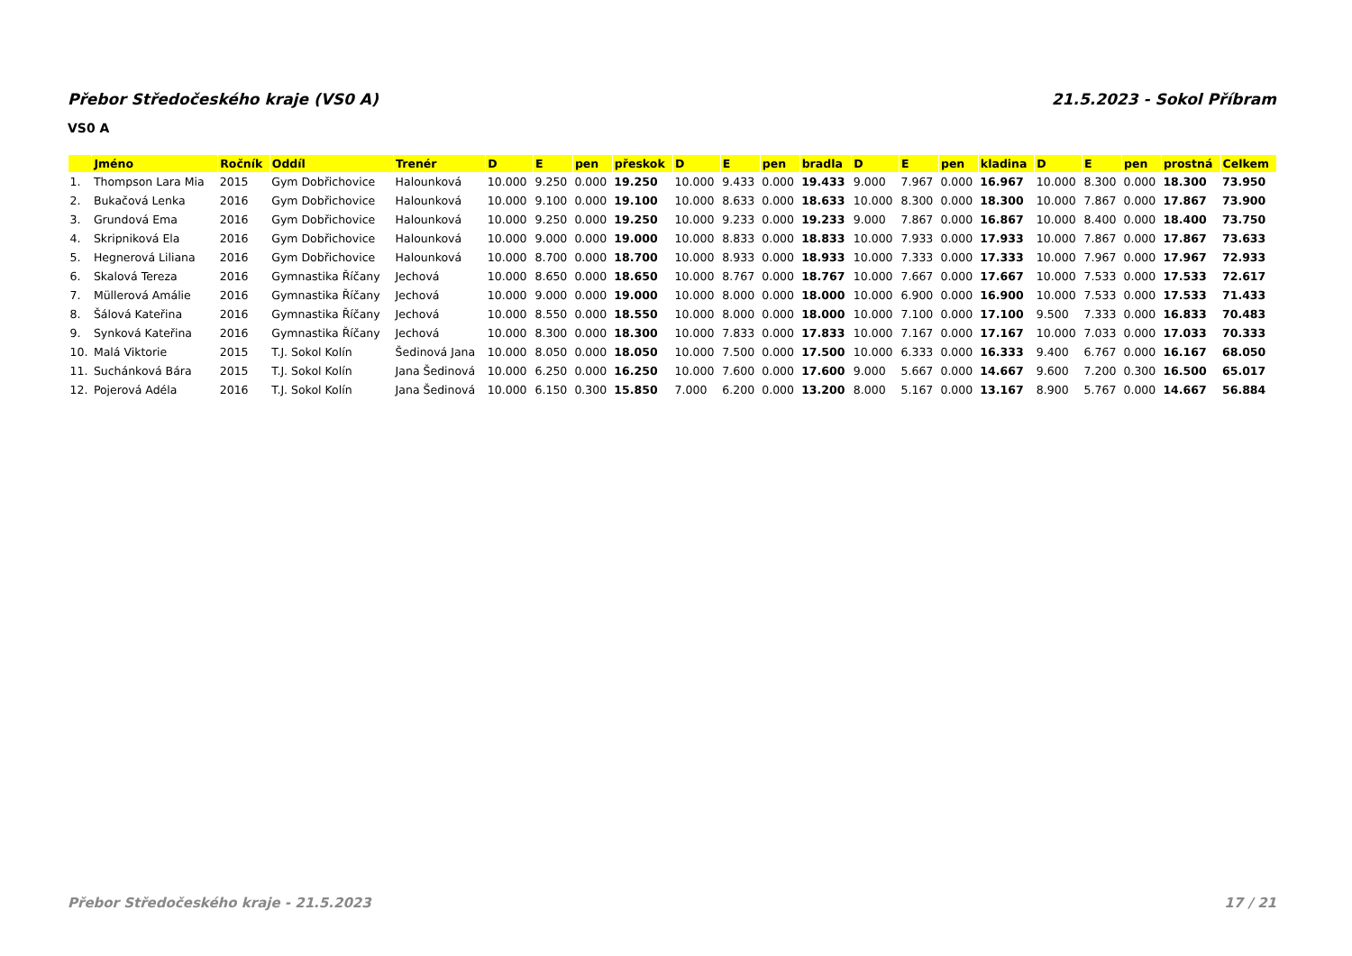Přebor Středočeského kraje (VS0 A) 21.5.2023 - Sokol Příbram
VS0 A
| | Jméno | Ročník | Oddíl | Trenér | D | E | pen | přeskok | D | E | pen | bradla | D | E | pen | kladina | D | E | pen | prostná | Celkem |
| --- | --- | --- | --- | --- | --- | --- | --- | --- | --- | --- | --- | --- | --- | --- | --- | --- | --- | --- | --- | --- | --- |
| 1. | Thompson Lara Mia | 2015 | Gym Dobřichovice | Halounková | 10.000 | 9.250 | 0.000 | 19.250 | 10.000 | 9.433 | 0.000 | 19.433 | 9.000 | 7.967 | 0.000 | 16.967 | 10.000 | 8.300 | 0.000 | 18.300 | 73.950 |
| 2. | Bukačová Lenka | 2016 | Gym Dobřichovice | Halounková | 10.000 | 9.100 | 0.000 | 19.100 | 10.000 | 8.633 | 0.000 | 18.633 | 10.000 | 8.300 | 0.000 | 18.300 | 10.000 | 7.867 | 0.000 | 17.867 | 73.900 |
| 3. | Grundová Ema | 2016 | Gym Dobřichovice | Halounková | 10.000 | 9.250 | 0.000 | 19.250 | 10.000 | 9.233 | 0.000 | 19.233 | 9.000 | 7.867 | 0.000 | 16.867 | 10.000 | 8.400 | 0.000 | 18.400 | 73.750 |
| 4. | Skripniková Ela | 2016 | Gym Dobřichovice | Halounková | 10.000 | 9.000 | 0.000 | 19.000 | 10.000 | 8.833 | 0.000 | 18.833 | 10.000 | 7.933 | 0.000 | 17.933 | 10.000 | 7.867 | 0.000 | 17.867 | 73.633 |
| 5. | Hegnerová Liliana | 2016 | Gym Dobřichovice | Halounková | 10.000 | 8.700 | 0.000 | 18.700 | 10.000 | 8.933 | 0.000 | 18.933 | 10.000 | 7.333 | 0.000 | 17.333 | 10.000 | 7.967 | 0.000 | 17.967 | 72.933 |
| 6. | Skalová Tereza | 2016 | Gymnastika Říčany | Jechová | 10.000 | 8.650 | 0.000 | 18.650 | 10.000 | 8.767 | 0.000 | 18.767 | 10.000 | 7.667 | 0.000 | 17.667 | 10.000 | 7.533 | 0.000 | 17.533 | 72.617 |
| 7. | Müllerová Amálie | 2016 | Gymnastika Říčany | Jechová | 10.000 | 9.000 | 0.000 | 19.000 | 10.000 | 8.000 | 0.000 | 18.000 | 10.000 | 6.900 | 0.000 | 16.900 | 10.000 | 7.533 | 0.000 | 17.533 | 71.433 |
| 8. | Šálová Kateřina | 2016 | Gymnastika Říčany | Jechová | 10.000 | 8.550 | 0.000 | 18.550 | 10.000 | 8.000 | 0.000 | 18.000 | 10.000 | 7.100 | 0.000 | 17.100 | 9.500 | 7.333 | 0.000 | 16.833 | 70.483 |
| 9. | Synková Kateřina | 2016 | Gymnastika Říčany | Jechová | 10.000 | 8.300 | 0.000 | 18.300 | 10.000 | 7.833 | 0.000 | 17.833 | 10.000 | 7.167 | 0.000 | 17.167 | 10.000 | 7.033 | 0.000 | 17.033 | 70.333 |
| 10. | Malá Viktorie | 2015 | T.J. Sokol Kolín | Šedinová Jana | 10.000 | 8.050 | 0.000 | 18.050 | 10.000 | 7.500 | 0.000 | 17.500 | 10.000 | 6.333 | 0.000 | 16.333 | 9.400 | 6.767 | 0.000 | 16.167 | 68.050 |
| 11. | Suchánková Bára | 2015 | T.J. Sokol Kolín | Jana Šedinová | 10.000 | 6.250 | 0.000 | 16.250 | 10.000 | 7.600 | 0.000 | 17.600 | 9.000 | 5.667 | 0.000 | 14.667 | 9.600 | 7.200 | 0.300 | 16.500 | 65.017 |
| 12. | Pojerová Adéla | 2016 | T.J. Sokol Kolín | Jana Šedinová | 10.000 | 6.150 | 0.300 | 15.850 | 7.000 | 6.200 | 0.000 | 13.200 | 8.000 | 5.167 | 0.000 | 13.167 | 8.900 | 5.767 | 0.000 | 14.667 | 56.884 |
Přebor Středočeského kraje - 21.5.2023 17 / 21